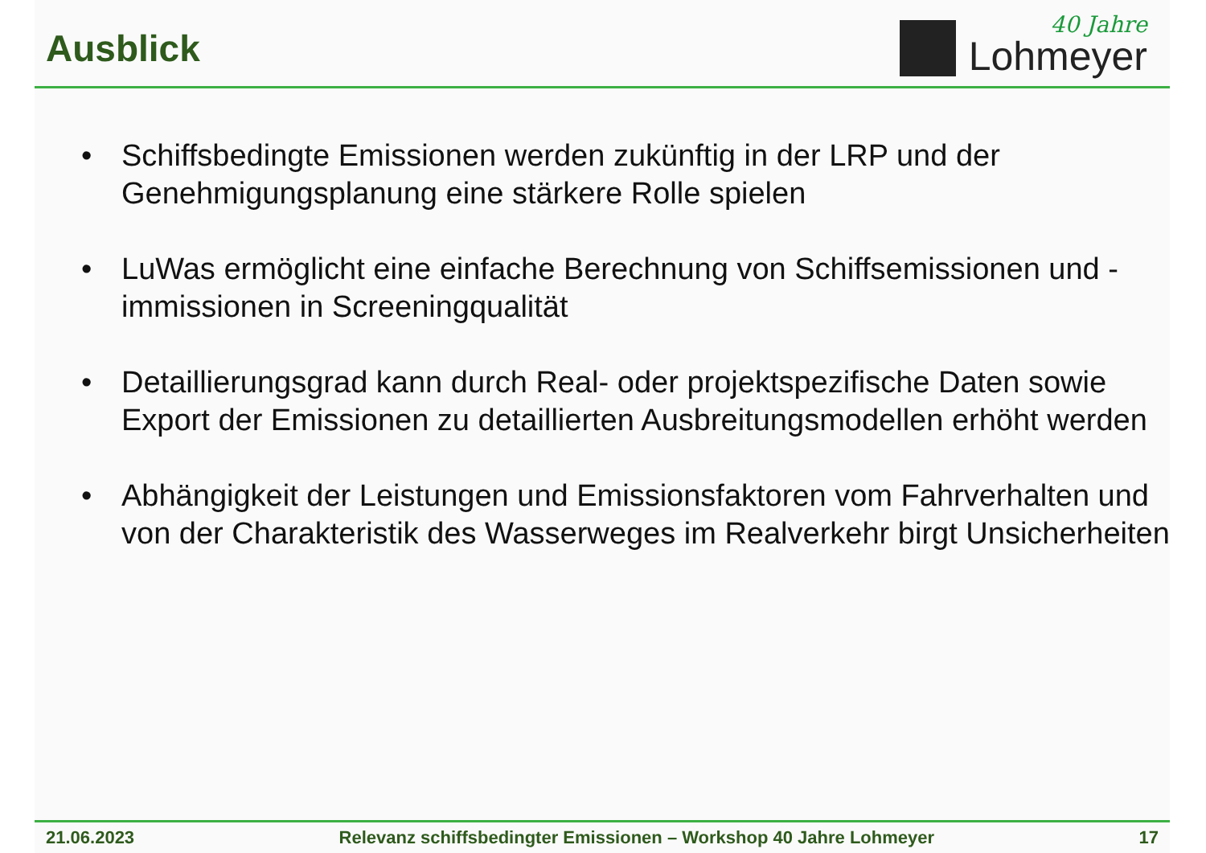Ausblick
40 Jahre
Lohmeyer
• Schiffsbedingte Emissionen werden zukünftig in der LRP und der Genehmigungsplanung eine stärkere Rolle spielen
• LuWas ermöglicht eine einfache Berechnung von Schiffsemissionen und -immissionen in Screeningqualität
• Detaillierungsgrad kann durch Real- oder projektspezifische Daten sowie Export der Emissionen zu detaillierten Ausbreitungsmodellen erhöht werden
• Abhängigkeit der Leistungen und Emissionsfaktoren vom Fahrverhalten und von der Charakteristik des Wasserweges im Realverkehr birgt Unsicherheiten
21.06.2023 Relevanz schiffsbedingter Emissionen – Workshop 40 Jahre Lohmeyer 17